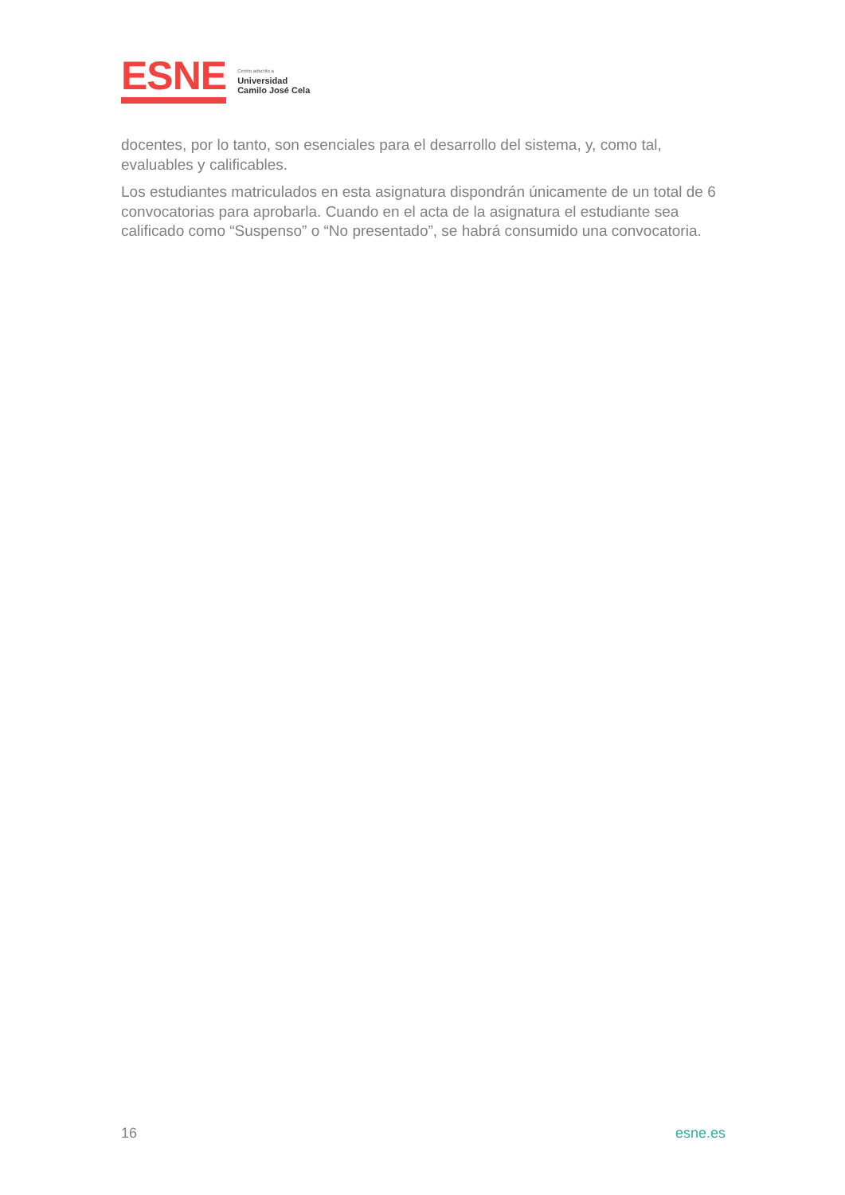ESNE
Centro adscrito a
Universidad
Camilo José Cela
docentes, por lo tanto, son esenciales para el desarrollo del sistema, y, como tal, evaluables y calificables.
Los estudiantes matriculados en esta asignatura dispondrán únicamente de un total de 6 convocatorias para aprobarla. Cuando en el acta de la asignatura el estudiante sea calificado como “Suspenso” o “No presentado”, se habrá consumido una convocatoria.
16 esne.es